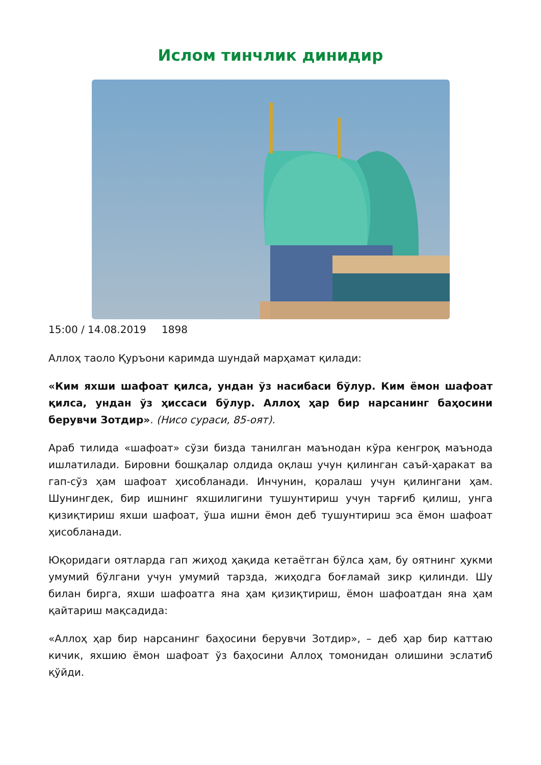Ислом тинчлик динидир
15:00 / 14.08.2019 1898
Аллоҳ таоло Қуръони каримда шундай марҳамат қилади:
«Ким яхши шафоат қилса, ундан ўз насибаси бўлур. Ким ёмон шафоат қилса, ундан ўз ҳиссаси бўлур. Аллоҳ ҳар бир нарсанинг баҳосини берувчи Зотдир». (Нисо сураси, 85-оят).
Араб тилида «шафоат» сўзи бизда танилган маънодан кўра кенгроқ маънода ишлатилади. Бировни бошқалар олдида оқлаш учун қилинган саъй-ҳаракат ва гап-сўз ҳам шафоат ҳисобланади. Инчунин, қоралаш учун қилингани ҳам. Шунингдек, бир ишнинг яхшилигини тушунтириш учун тарғиб қилиш, унга қизиқтириш яхши шафоат, ўша ишни ёмон деб тушунтириш эса ёмон шафоат ҳисобланади.
Юқоридаги оятларда гап жиҳод ҳақида кетаётган бўлса ҳам, бу оятнинг ҳукми умумий бўлгани учун умумий тарзда, жиҳодга боғламай зикр қилинди. Шу билан бирга, яхши шафоатга яна ҳам қизиқтириш, ёмон шафоатдан яна ҳам қайтариш мақсадида:
«Аллоҳ ҳар бир нарсанинг баҳосини берувчи Зотдир», – деб ҳар бир каттаю кичик, яхшию ёмон шафоат ўз баҳосини Аллоҳ томонидан олишини эслатиб қўйди.